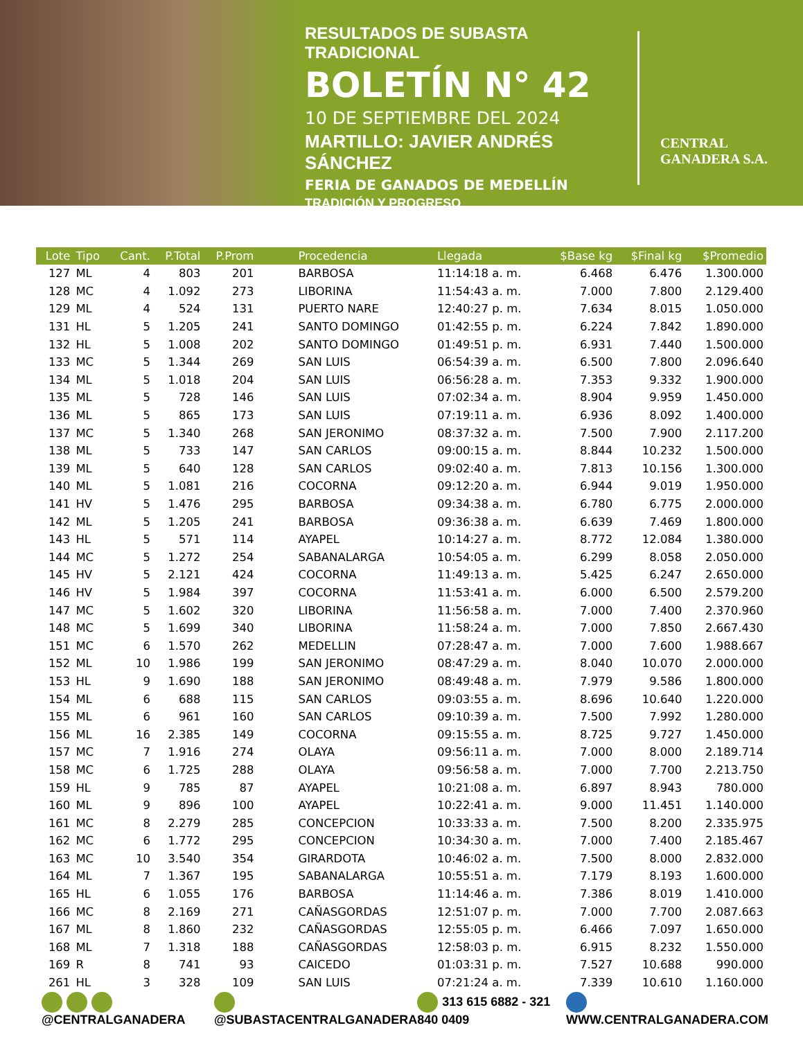RESULTADOS DE SUBASTA TRADICIONAL
BOLETÍN N° 42
10 DE SEPTIEMBRE DEL 2024
MARTILLO: JAVIER ANDRÉS SÁNCHEZ
FERIA DE GANADOS DE MEDELLÍN
TRADICIÓN Y PROGRESO
CENTRAL
GANADERA S.A.
| Lote | Tipo | Cant. | P.Total | P.Prom | Procedencia | Llegada | $Base kg | $Final kg | $Promedio |
| --- | --- | --- | --- | --- | --- | --- | --- | --- | --- |
| 127 | ML | 4 | 803 | 201 | BARBOSA | 11:14:18 a. m. | 6.468 | 6.476 | 1.300.000 |
| 128 | MC | 4 | 1.092 | 273 | LIBORINA | 11:54:43 a. m. | 7.000 | 7.800 | 2.129.400 |
| 129 | ML | 4 | 524 | 131 | PUERTO NARE | 12:40:27 p. m. | 7.634 | 8.015 | 1.050.000 |
| 131 | HL | 5 | 1.205 | 241 | SANTO DOMINGO | 01:42:55 p. m. | 6.224 | 7.842 | 1.890.000 |
| 132 | HL | 5 | 1.008 | 202 | SANTO DOMINGO | 01:49:51 p. m. | 6.931 | 7.440 | 1.500.000 |
| 133 | MC | 5 | 1.344 | 269 | SAN LUIS | 06:54:39 a. m. | 6.500 | 7.800 | 2.096.640 |
| 134 | ML | 5 | 1.018 | 204 | SAN LUIS | 06:56:28 a. m. | 7.353 | 9.332 | 1.900.000 |
| 135 | ML | 5 | 728 | 146 | SAN LUIS | 07:02:34 a. m. | 8.904 | 9.959 | 1.450.000 |
| 136 | ML | 5 | 865 | 173 | SAN LUIS | 07:19:11 a. m. | 6.936 | 8.092 | 1.400.000 |
| 137 | MC | 5 | 1.340 | 268 | SAN JERONIMO | 08:37:32 a. m. | 7.500 | 7.900 | 2.117.200 |
| 138 | ML | 5 | 733 | 147 | SAN CARLOS | 09:00:15 a. m. | 8.844 | 10.232 | 1.500.000 |
| 139 | ML | 5 | 640 | 128 | SAN CARLOS | 09:02:40 a. m. | 7.813 | 10.156 | 1.300.000 |
| 140 | ML | 5 | 1.081 | 216 | COCORNA | 09:12:20 a. m. | 6.944 | 9.019 | 1.950.000 |
| 141 | HV | 5 | 1.476 | 295 | BARBOSA | 09:34:38 a. m. | 6.780 | 6.775 | 2.000.000 |
| 142 | ML | 5 | 1.205 | 241 | BARBOSA | 09:36:38 a. m. | 6.639 | 7.469 | 1.800.000 |
| 143 | HL | 5 | 571 | 114 | AYAPEL | 10:14:27 a. m. | 8.772 | 12.084 | 1.380.000 |
| 144 | MC | 5 | 1.272 | 254 | SABANALARGA | 10:54:05 a. m. | 6.299 | 8.058 | 2.050.000 |
| 145 | HV | 5 | 2.121 | 424 | COCORNA | 11:49:13 a. m. | 5.425 | 6.247 | 2.650.000 |
| 146 | HV | 5 | 1.984 | 397 | COCORNA | 11:53:41 a. m. | 6.000 | 6.500 | 2.579.200 |
| 147 | MC | 5 | 1.602 | 320 | LIBORINA | 11:56:58 a. m. | 7.000 | 7.400 | 2.370.960 |
| 148 | MC | 5 | 1.699 | 340 | LIBORINA | 11:58:24 a. m. | 7.000 | 7.850 | 2.667.430 |
| 151 | MC | 6 | 1.570 | 262 | MEDELLIN | 07:28:47 a. m. | 7.000 | 7.600 | 1.988.667 |
| 152 | ML | 10 | 1.986 | 199 | SAN JERONIMO | 08:47:29 a. m. | 8.040 | 10.070 | 2.000.000 |
| 153 | HL | 9 | 1.690 | 188 | SAN JERONIMO | 08:49:48 a. m. | 7.979 | 9.586 | 1.800.000 |
| 154 | ML | 6 | 688 | 115 | SAN CARLOS | 09:03:55 a. m. | 8.696 | 10.640 | 1.220.000 |
| 155 | ML | 6 | 961 | 160 | SAN CARLOS | 09:10:39 a. m. | 7.500 | 7.992 | 1.280.000 |
| 156 | ML | 16 | 2.385 | 149 | COCORNA | 09:15:55 a. m. | 8.725 | 9.727 | 1.450.000 |
| 157 | MC | 7 | 1.916 | 274 | OLAYA | 09:56:11 a. m. | 7.000 | 8.000 | 2.189.714 |
| 158 | MC | 6 | 1.725 | 288 | OLAYA | 09:56:58 a. m. | 7.000 | 7.700 | 2.213.750 |
| 159 | HL | 9 | 785 | 87 | AYAPEL | 10:21:08 a. m. | 6.897 | 8.943 | 780.000 |
| 160 | ML | 9 | 896 | 100 | AYAPEL | 10:22:41 a. m. | 9.000 | 11.451 | 1.140.000 |
| 161 | MC | 8 | 2.279 | 285 | CONCEPCION | 10:33:33 a. m. | 7.500 | 8.200 | 2.335.975 |
| 162 | MC | 6 | 1.772 | 295 | CONCEPCION | 10:34:30 a. m. | 7.000 | 7.400 | 2.185.467 |
| 163 | MC | 10 | 3.540 | 354 | GIRARDOTA | 10:46:02 a. m. | 7.500 | 8.000 | 2.832.000 |
| 164 | ML | 7 | 1.367 | 195 | SABANALARGA | 10:55:51 a. m. | 7.179 | 8.193 | 1.600.000 |
| 165 | HL | 6 | 1.055 | 176 | BARBOSA | 11:14:46 a. m. | 7.386 | 8.019 | 1.410.000 |
| 166 | MC | 8 | 2.169 | 271 | CAÑASGORDAS | 12:51:07 p. m. | 7.000 | 7.700 | 2.087.663 |
| 167 | ML | 8 | 1.860 | 232 | CAÑASGORDAS | 12:55:05 p. m. | 6.466 | 7.097 | 1.650.000 |
| 168 | ML | 7 | 1.318 | 188 | CAÑASGORDAS | 12:58:03 p. m. | 6.915 | 8.232 | 1.550.000 |
| 169 | R | 8 | 741 | 93 | CAICEDO | 01:03:31 p. m. | 7.527 | 10.688 | 990.000 |
| 261 | HL | 3 | 328 | 109 | SAN LUIS | 07:21:24 a. m. | 7.339 | 10.610 | 1.160.000 |
@CENTRALGANADERA @SUBASTACENTRALGANADERA 313 615 6882 - 321 840 0409 WWW.CENTRALGANADERA.COM